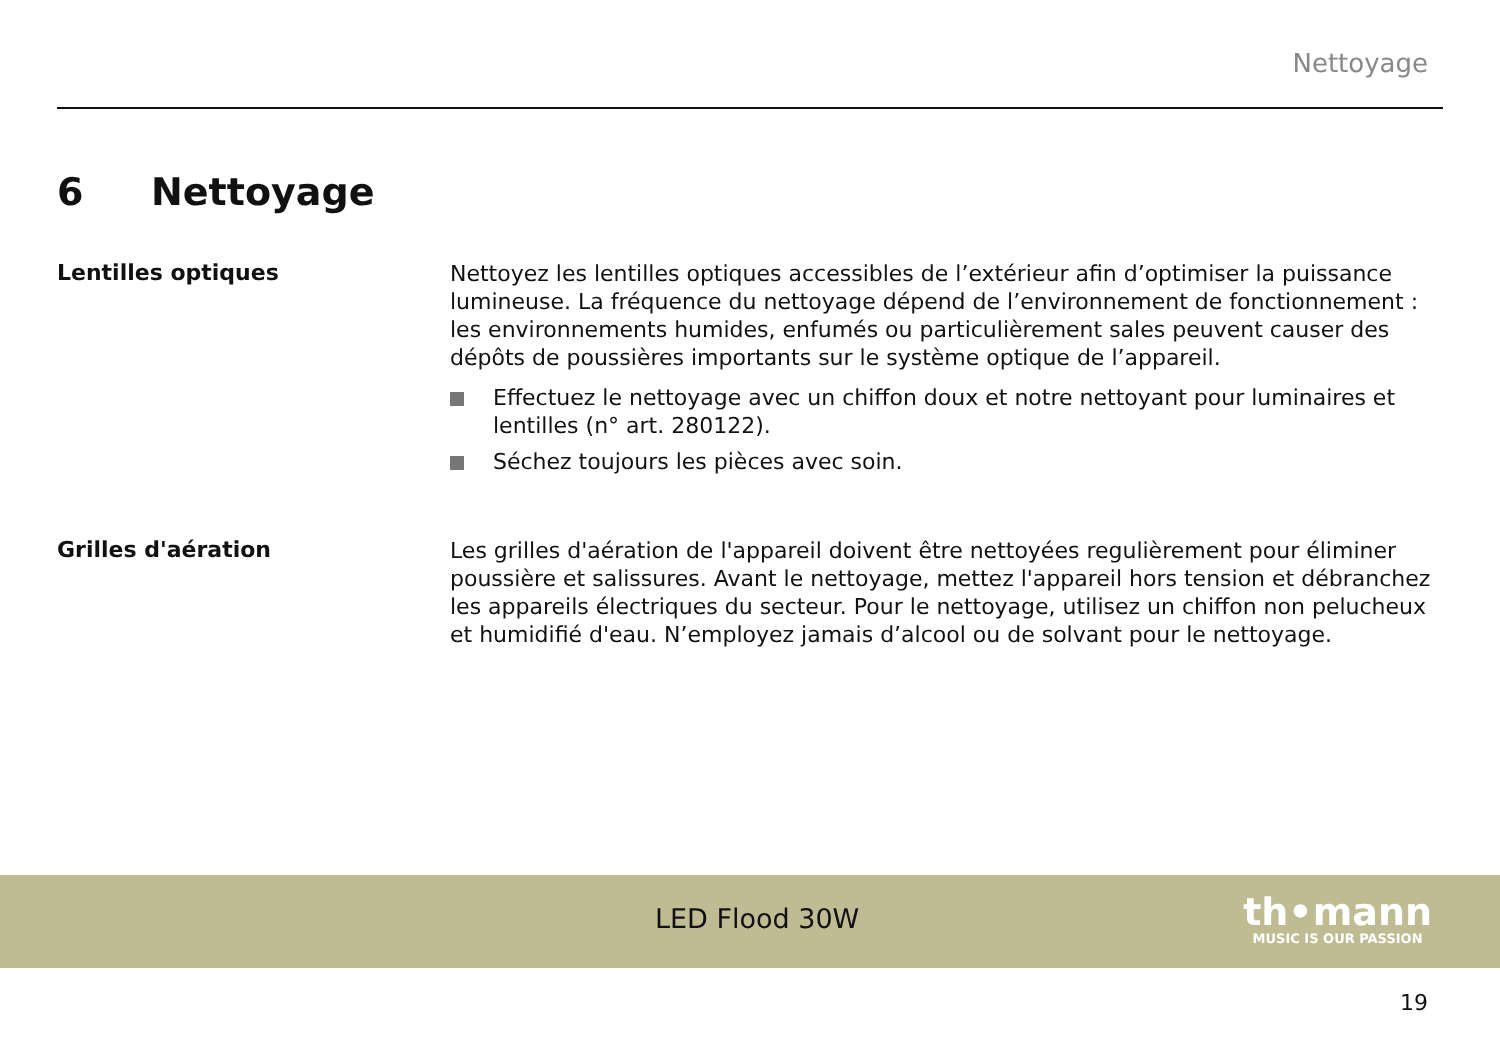Nettoyage
6 Nettoyage
Lentilles optiques
Nettoyez les lentilles optiques accessibles de l’extérieur afin d’optimiser la puissance lumineuse. La fréquence du nettoyage dépend de l’environnement de fonctionnement : les environnements humides, enfumés ou particulièrement sales peuvent causer des dépôts de poussières importants sur le système optique de l’appareil.
Effectuez le nettoyage avec un chiffon doux et notre nettoyant pour luminaires et lentilles (n° art. 280122).
Séchez toujours les pièces avec soin.
Grilles d'aération
Les grilles d'aération de l'appareil doivent être nettoyées regulièrement pour éliminer poussière et salissures. Avant le nettoyage, mettez l'appareil hors tension et débranchez les appareils électriques du secteur. Pour le nettoyage, utilisez un chiffon non pelucheux et humidifié d'eau. N’employez jamais d’alcool ou de solvant pour le nettoyage.
LED Flood 30W
th•mann
MUSIC IS OUR PASSION
19